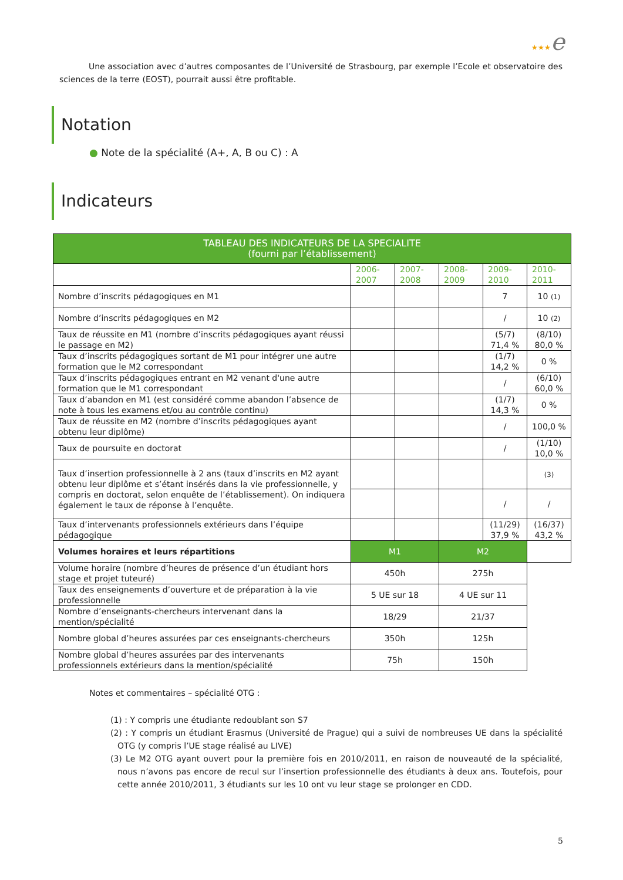★★★e
Une association avec d’autres composantes de l’Université de Strasbourg, par exemple l’Ecole et observatoire des sciences de la terre (EOST), pourrait aussi être profitable.
Notation
● Note de la spécialité (A+, A, B ou C) : A
Indicateurs
| TABLEAU DES INDICATEURS DE LA SPECIALITE (fourni par l’établissement) | | | | | |
| --- | --- | --- | --- | --- | --- |
| | 2006- 2007 | 2007- 2008 | 2008- 2009 | 2009- 2010 | 2010- 2011 |
| Nombre d’inscrits pédagogiques en M1 | | | | 7 | 10 (1) |
| Nombre d’inscrits pédagogiques en M2 | | | | / | 10 (2) |
| Taux de réussite en M1 (nombre d’inscrits pédagogiques ayant réussi le passage en M2) | | | | (5/7) 71,4 % | (8/10) 80,0 % |
| Taux d’inscrits pédagogiques sortant de M1 pour intégrer une autre formation que le M2 correspondant | | | | (1/7) 14,2 % | 0 % |
| Taux d’inscrits pédagogiques entrant en M2 venant d'une autre formation que le M1 correspondant | | | | / | (6/10) 60,0 % |
| Taux d’abandon en M1 (est considéré comme abandon l’absence de note à tous les examens et/ou au contrôle continu) | | | | (1/7) 14,3 % | 0 % |
| Taux de réussite en M2 (nombre d’inscrits pédagogiques ayant obtenu leur diplôme) | | | | / | 100,0 % |
| Taux de poursuite en doctorat | | | | / | (1/10) 10,0 % |
| Taux d’insertion professionnelle à 2 ans (taux d’inscrits en M2 ayant obtenu leur diplôme et s’étant insérés dans la vie professionnelle, y compris en doctorat, selon enquête de l’établissement). On indiquera également le taux de réponse à l’enquête. | | | | | (3) |
| | | | | / | / |
| Taux d’intervenants professionnels extérieurs dans l’équipe pédagogique | | | | (11/29) 37,9 % | (16/37) 43,2 % |
| Volumes horaires et leurs répartitions | M1 | | M2 | | |
| Volume horaire (nombre d’heures de présence d’un étudiant hors stage et projet tuteuré) | 450h | | 275h | | |
| Taux des enseignements d’ouverture et de préparation à la vie professionnelle | 5 UE sur 18 | | 4 UE sur 11 | | |
| Nombre d’enseignants-chercheurs intervenant dans la mention/spécialité | 18/29 | | 21/37 | | |
| Nombre global d’heures assurées par ces enseignants-chercheurs | 350h | | 125h | | |
| Nombre global d’heures assurées par des intervenants professionnels extérieurs dans la mention/spécialité | 75h | | 150h | | |
Notes et commentaires – spécialité OTG :
(1) : Y compris une étudiante redoublant son S7
(2) : Y compris un étudiant Erasmus (Université de Prague) qui a suivi de nombreuses UE dans la spécialité OTG (y compris l’UE stage réalisé au LIVE)
(3) Le M2 OTG ayant ouvert pour la première fois en 2010/2011, en raison de nouveauté de la spécialité, nous n’avons pas encore de recul sur l’insertion professionnelle des étudiants à deux ans. Toutefois, pour cette année 2010/2011, 3 étudiants sur les 10 ont vu leur stage se prolonger en CDD.
5